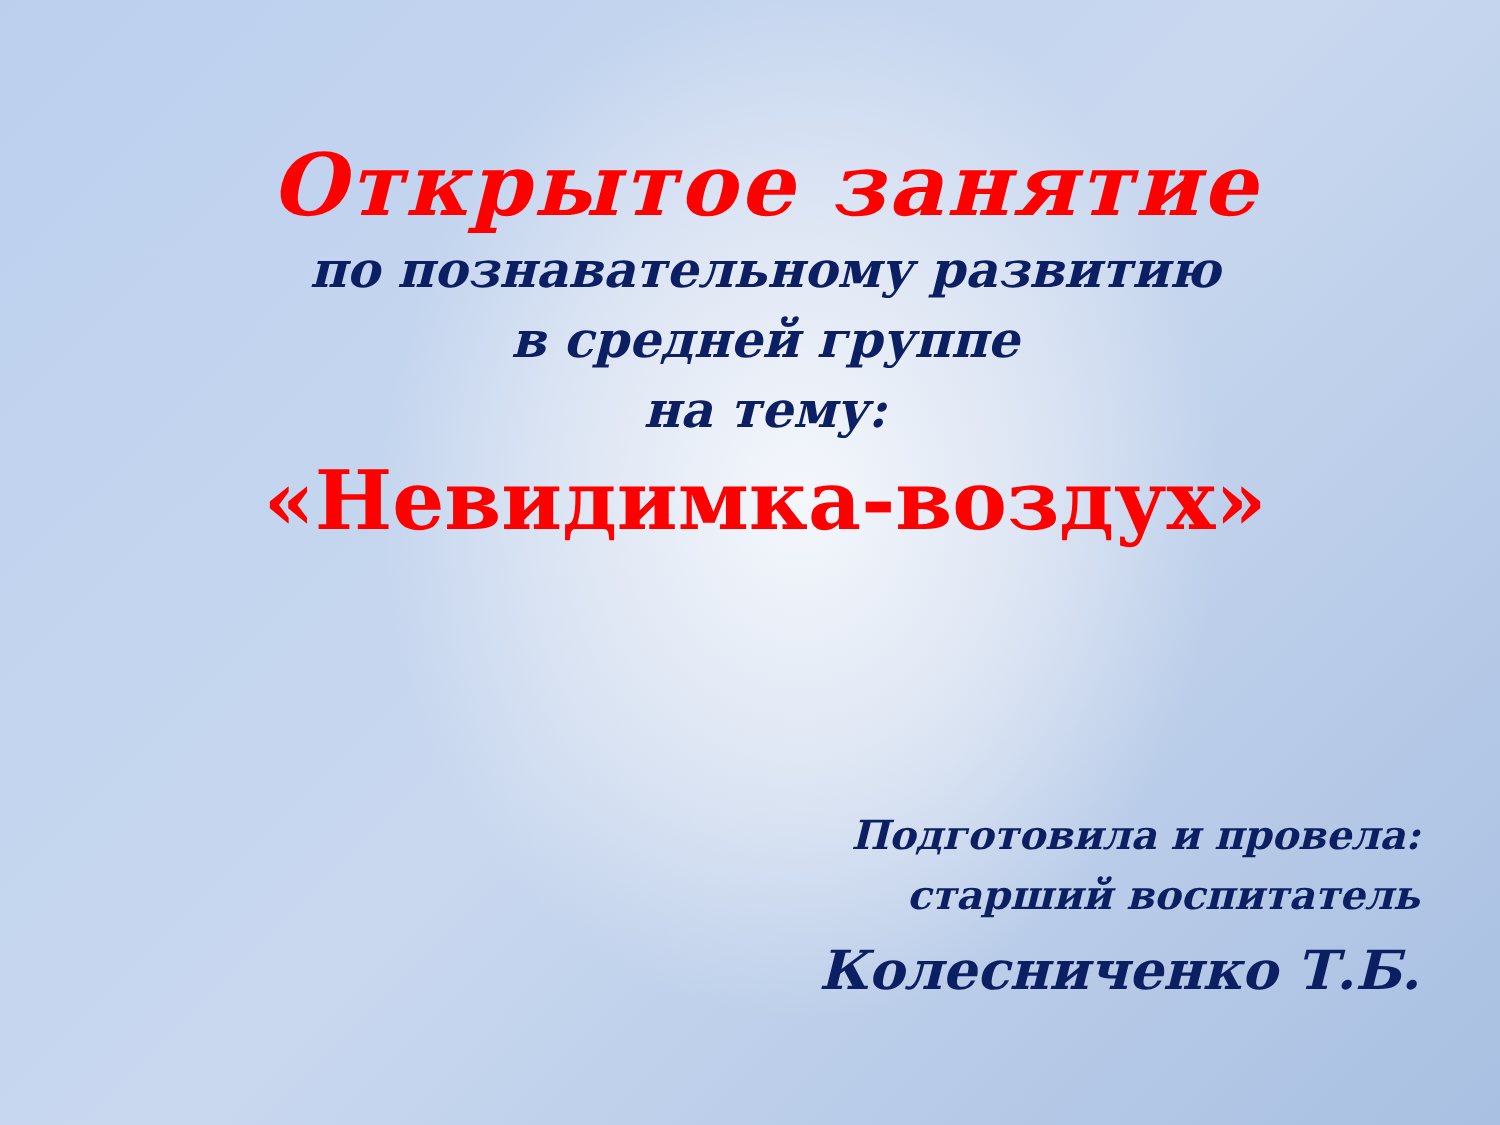Открытое занятие
по познавательному развитию
в средней группе
на тему:
«Невидимка-воздух»
Подготовила и провела:
старший воспитатель
Колесниченко Т.Б.